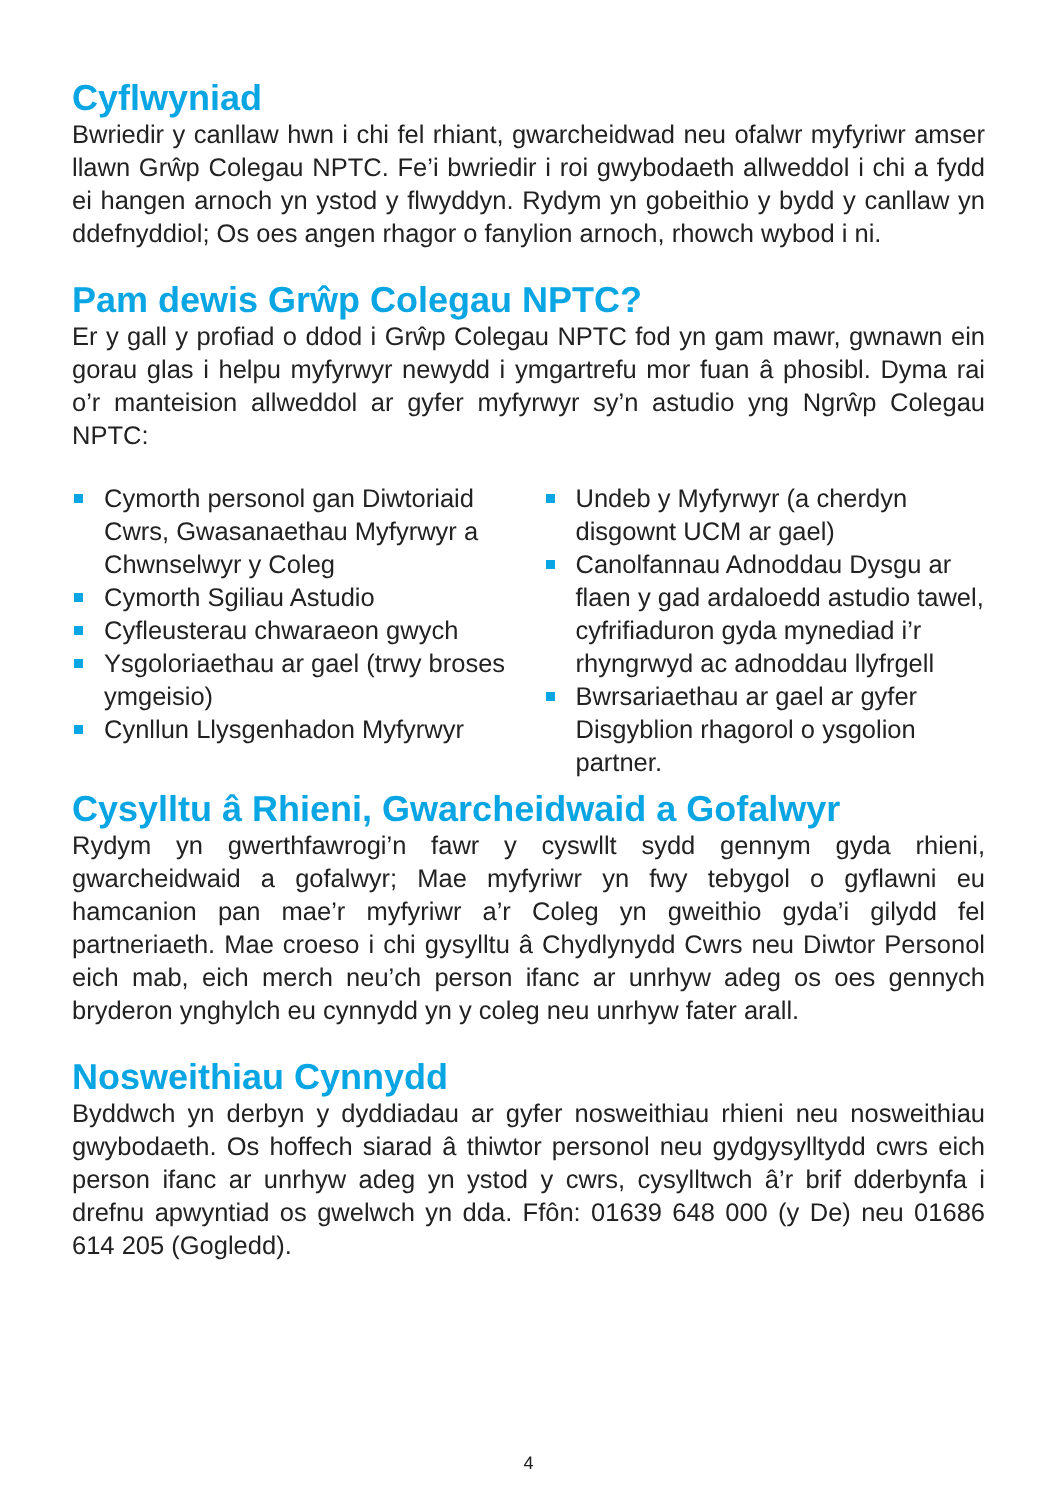Cyflwyniad
Bwriedir y canllaw hwn i chi fel rhiant, gwarcheidwad neu ofalwr myfyriwr amser llawn Grŵp Colegau NPTC. Fe’i bwriedir i roi gwybodaeth allweddol i chi a fydd ei hangen arnoch yn ystod y flwyddyn. Rydym yn gobeithio y bydd y canllaw yn ddefnyddiol; Os oes angen rhagor o fanylion arnoch, rhowch wybod i ni.
Pam dewis Grŵp Colegau NPTC?
Er y gall y profiad o ddod i Grŵp Colegau NPTC fod yn gam mawr, gwnawn ein gorau glas i helpu myfyrwyr newydd i ymgartrefu mor fuan â phosibl. Dyma rai o’r manteision allweddol ar gyfer myfyrwyr sy’n astudio yng Ngrŵp Colegau NPTC:
Cymorth personol gan Diwtoriaid Cwrs, Gwasanaethau Myfyrwyr a Chwnselwyr y Coleg
Cymorth Sgiliau Astudio
Cyfleusterau chwaraeon gwych
Ysgoloriaethau ar gael (trwy broses ymgeisio)
Cynllun Llysgenhadon Myfyrwyr
Undeb y Myfyrwyr (a cherdyn disgownt UCM ar gael)
Canolfannau Adnoddau Dysgu ar flaen y gad ardaloedd astudio tawel, cyfrifiaduron gyda mynediad i’r rhyngrwyd ac adnoddau llyfrgell
Bwrsariaethau ar gael ar gyfer Disgyblion rhagorol o ysgolion partner.
Cysylltu â Rhieni, Gwarcheidwaid a Gofalwyr
Rydym yn gwerthfawrogi’n fawr y cyswllt sydd gennym gyda rhieni, gwarcheidwaid a gofalwyr; Mae myfyriwr yn fwy tebygol o gyflawni eu hamcanion pan mae’r myfyriwr a’r Coleg yn gweithio gyda’i gilydd fel partneriaeth. Mae croeso i chi gysylltu â Chydlynydd Cwrs neu Diwtor Personol eich mab, eich merch neu’ch person ifanc ar unrhyw adeg os oes gennych bryderon ynghylch eu cynnydd yn y coleg neu unrhyw fater arall.
Nosweithiau Cynnydd
Byddwch yn derbyn y dyddiadau ar gyfer nosweithiau rhieni neu nosweithiau gwybodaeth. Os hoffech siarad â thiwtor personol neu gydgysylltydd cwrs eich person ifanc ar unrhyw adeg yn ystod y cwrs, cysylltwch â’r brif dderbynfa i drefnu apwyntiad os gwelwch yn dda. Ffôn: 01639 648 000 (y De) neu 01686 614 205 (Gogledd).
4